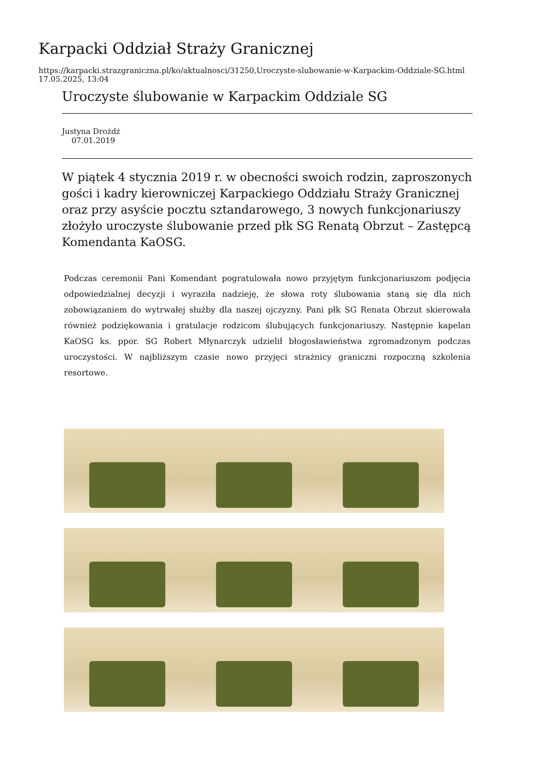Karpacki Oddział Straży Granicznej
https://karpacki.strazgraniczna.pl/ko/aktualnosci/31250,Uroczyste-slubowanie-w-Karpackim-Oddziale-SG.html
17.05.2025, 13:04
Uroczyste ślubowanie w Karpackim Oddziale SG
Justyna Drożdż
07.01.2019
W piątek 4 stycznia 2019 r. w obecności swoich rodzin, zaproszonych gości i kadry kierowniczej Karpackiego Oddziału Straży Granicznej oraz przy asyście pocztu sztandarowego, 3 nowych funkcjonariuszy złożyło uroczyste ślubowanie przed płk SG Renatą Obrzut – Zastępcą Komendanta KaOSG.
Podczas ceremonii Pani Komendant pogratulowała nowo przyjętym funkcjonariuszom podjęcia odpowiedzialnej decyzji i wyraziła nadzieję, że słowa roty ślubowania staną się dla nich zobowiązaniem do wytrwałej służby dla naszej ojczyzny. Pani płk SG Renata Obrzut skierowała również podziękowania i gratulacje rodzicom ślubujących funkcjonariuszy. Następnie kapelan KaOSG ks. ppor. SG Robert Młynarczyk udzielił błogosławieństwa zgromadzonym podczas uroczystości. W najbliższym czasie nowo przyjęci strażnicy graniczni rozpoczną szkolenia resortowe.